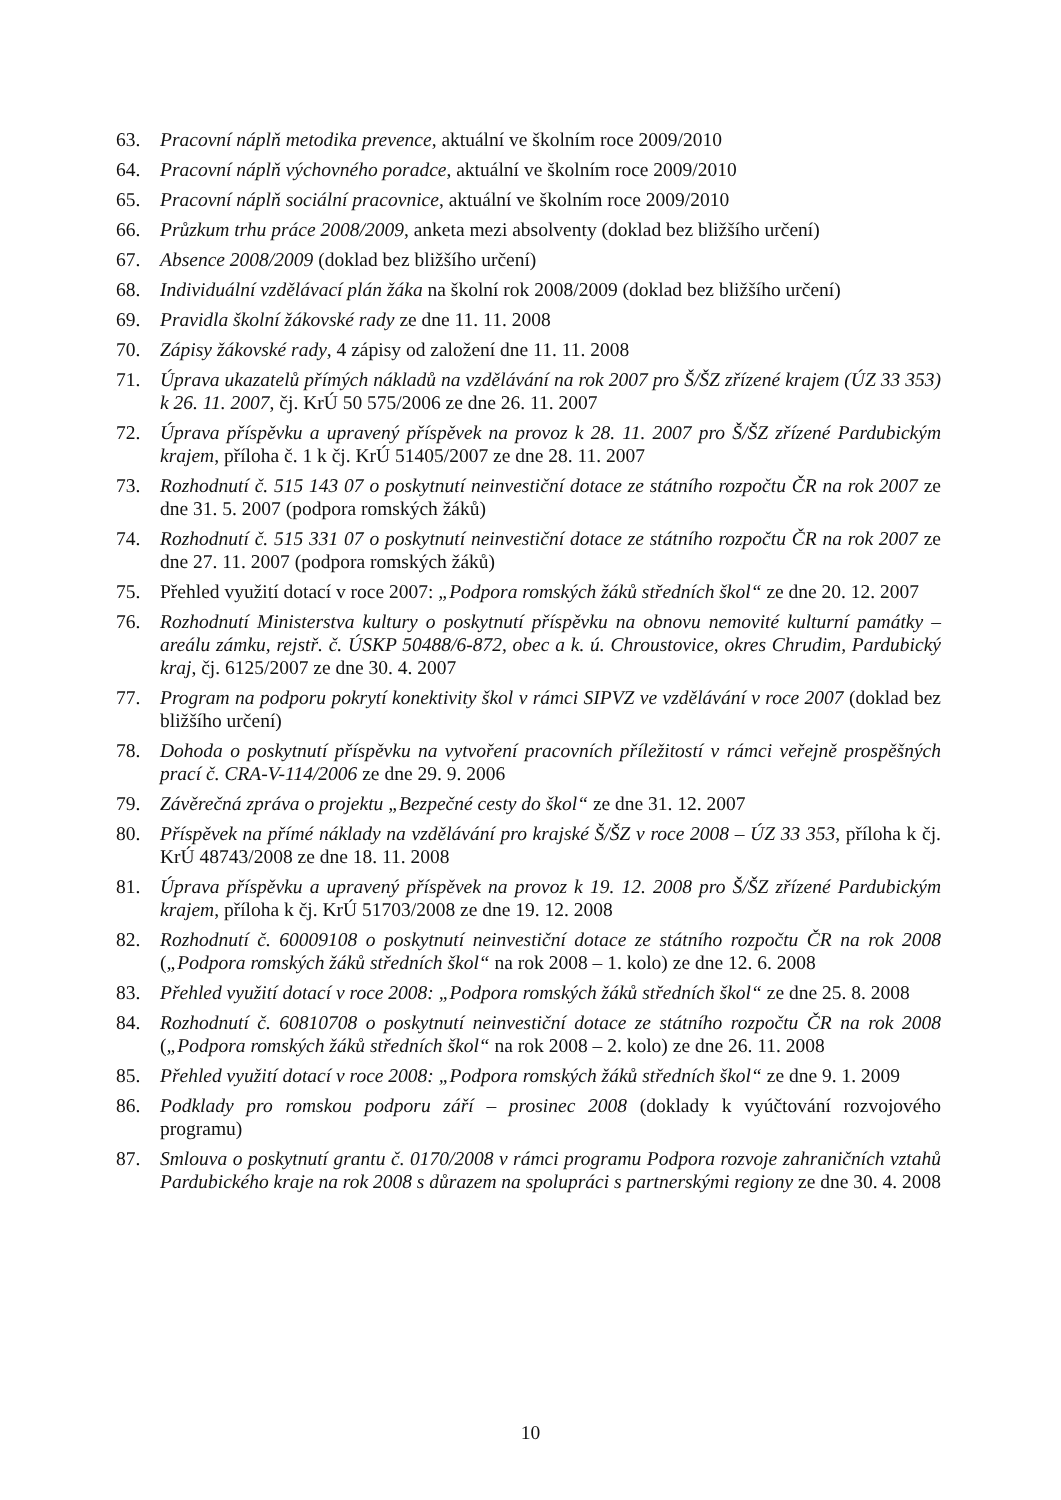63. Pracovní náplň metodika prevence, aktuální ve školním roce 2009/2010
64. Pracovní náplň výchovného poradce, aktuální ve školním roce 2009/2010
65. Pracovní náplň sociální pracovnice, aktuální ve školním roce 2009/2010
66. Průzkum trhu práce 2008/2009, anketa mezi absolventy (doklad bez bližšího určení)
67. Absence 2008/2009 (doklad bez bližšího určení)
68. Individuální vzdělávací plán žáka na školní rok 2008/2009 (doklad bez bližšího určení)
69. Pravidla školní žákovské rady ze dne 11. 11. 2008
70. Zápisy žákovské rady, 4 zápisy od založení dne 11. 11. 2008
71. Úprava ukazatelů přímých nákladů na vzdělávání na rok 2007 pro Š/ŠZ zřízené krajem (ÚZ 33 353) k 26. 11. 2007, čj. KrÚ 50 575/2006 ze dne 26. 11. 2007
72. Úprava příspěvku a upravený příspěvek na provoz k 28. 11. 2007 pro Š/ŠZ zřízené Pardubickým krajem, příloha č. 1 k čj. KrÚ 51405/2007 ze dne 28. 11. 2007
73. Rozhodnutí č. 515 143 07 o poskytnutí neinvestiční dotace ze státního rozpočtu ČR na rok 2007 ze dne 31. 5. 2007 (podpora romských žáků)
74. Rozhodnutí č. 515 331 07 o poskytnutí neinvestiční dotace ze státního rozpočtu ČR na rok 2007 ze dne 27. 11. 2007 (podpora romských žáků)
75. Přehled využití dotací v roce 2007: „Podpora romských žáků středních škol“ ze dne 20. 12. 2007
76. Rozhodnutí Ministerstva kultury o poskytnutí příspěvku na obnovu nemovité kulturní památky – areálu zámku, rejstř. č. ÚSKP 50488/6-872, obec a k. ú. Chroustovice, okres Chrudim, Pardubický kraj, čj. 6125/2007 ze dne 30. 4. 2007
77. Program na podporu pokrytí konektivity škol v rámci SIPVZ ve vzdělávání v roce 2007 (doklad bez bližšího určení)
78. Dohoda o poskytnutí příspěvku na vytvoření pracovních příležitostí v rámci veřejně prospěšných prací č. CRA-V-114/2006 ze dne 29. 9. 2006
79. Závěrečná zpráva o projektu „Bezpečné cesty do škol“ ze dne 31. 12. 2007
80. Příspěvek na přímé náklady na vzdělávání pro krajské Š/ŠZ v roce 2008 – ÚZ 33 353, příloha k čj. KrÚ 48743/2008 ze dne 18. 11. 2008
81. Úprava příspěvku a upravený příspěvek na provoz k 19. 12. 2008 pro Š/ŠZ zřízené Pardubickým krajem, příloha k čj. KrÚ 51703/2008 ze dne 19. 12. 2008
82. Rozhodnutí č. 60009108 o poskytnutí neinvestiční dotace ze státního rozpočtu ČR na rok 2008 („Podpora romských žáků středních škol“ na rok 2008 – 1. kolo) ze dne 12. 6. 2008
83. Přehled využití dotací v roce 2008: „Podpora romských žáků středních škol“ ze dne 25. 8. 2008
84. Rozhodnutí č. 60810708 o poskytnutí neinvestiční dotace ze státního rozpočtu ČR na rok 2008 („Podpora romských žáků středních škol“ na rok 2008 – 2. kolo) ze dne 26. 11. 2008
85. Přehled využití dotací v roce 2008: „Podpora romských žáků středních škol“ ze dne 9. 1. 2009
86. Podklady pro romskou podporu září – prosinec 2008 (doklady k vyúčtování rozvojového programu)
87. Smlouva o poskytnutí grantu č. 0170/2008 v rámci programu Podpora rozvoje zahraničních vztahů Pardubického kraje na rok 2008 s důrazem na spolupráci s partnerskými regiony ze dne 30. 4. 2008
10